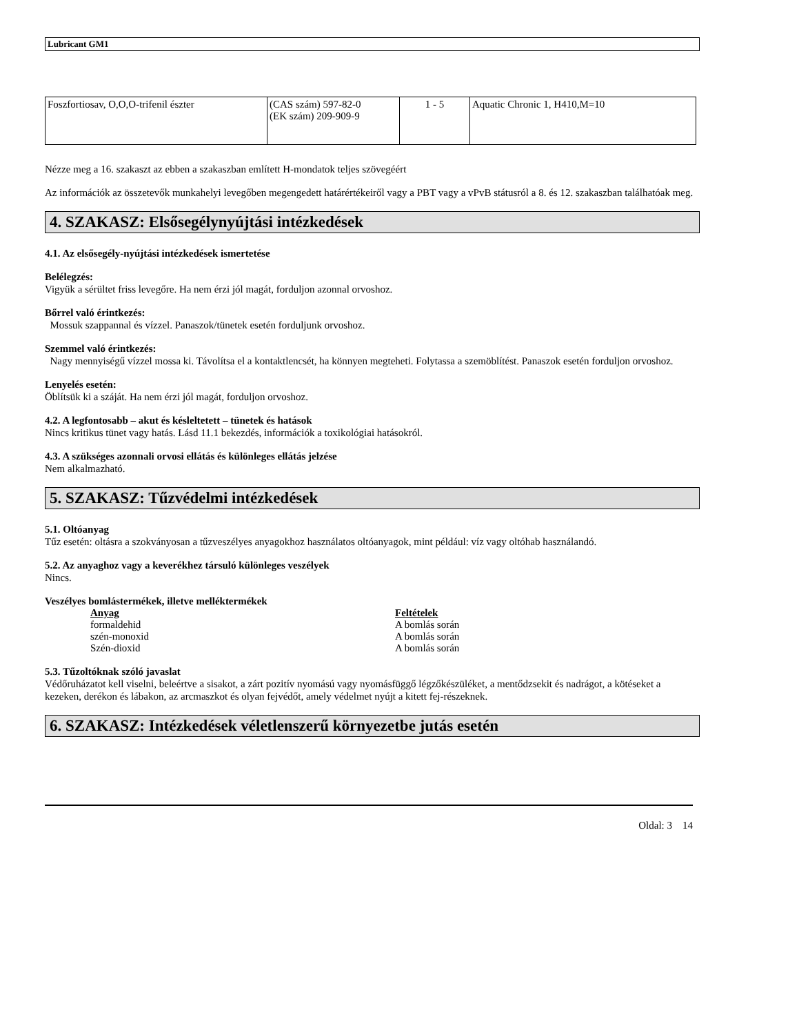Lubricant GM1
| Foszfortiosav, O,O,O-trifenil észter | (CAS szám) 597-82-0 (EK szám) 209-909-9 | 1 - 5 | Aquatic Chronic 1, H410,M=10 |
Nézze meg a 16. szakaszt az ebben a szakaszban említett H-mondatok teljes szövegéért
Az információk az összetevők munkahelyi levegőben megengedett határértékeiről vagy a PBT vagy a vPvB státusról a 8. és 12. szakaszban találhatóak meg.
4. SZAKASZ: Elsősegélynyújtási intézkedések
4.1. Az elsősegély-nyújtási intézkedések ismertetése
Belélegzés:
Vigyük a sérültet friss levegőre. Ha nem érzi jól magát, forduljon azonnal orvoshoz.
Bőrrel való érintkezés:
Mossuk szappannal és vízzel. Panaszok/tünetek esetén forduljunk orvoshoz.
Szemmel való érintkezés:
Nagy mennyiségű vízzel mossa ki. Távolítsa el a kontaktlencsét, ha könnyen megteheti. Folytassa a szemöblítést. Panaszok esetén forduljon orvoshoz.
Lenyelés esetén:
Öblítsük ki a száját. Ha nem érzi jól magát, forduljon orvoshoz.
4.2. A legfontosabb – akut és késleltetett – tünetek és hatások
Nincs kritikus tünet vagy hatás. Lásd 11.1 bekezdés, információk a toxikológiai hatásokról.
4.3. A szükséges azonnali orvosi ellátás és különleges ellátás jelzése
Nem alkalmazható.
5. SZAKASZ: Tűzvédelmi intézkedések
5.1. Oltóanyag
Tűz esetén: oltásra a szokványosan a tűzveszélyes anyagokhoz használatos oltóanyagok, mint például: víz vagy oltóhab használandó.
5.2. Az anyaghoz vagy a keverékhez társuló különleges veszélyek
Nincs.
Veszélyes bomlástermékek, illetve melléktermékek
Anyag Feltételek
formaldehid A bomlás során
szén-monoxid A bomlás során
Szén-dioxid A bomlás során
5.3. Tűzoltóknak szóló javaslat
Védőruházatot kell viselni, beleértve a sisakot, a zárt pozitív nyomású vagy nyomásfüggő légzőkészüléket, a mentődzsekit és nadrágot, a kötéseket a kezeken, derékon és lábakon, az arcmaszkot és olyan fejvédőt, amely védelmet nyújt a kitett fej-részeknek.
6. SZAKASZ: Intézkedések véletlenszerű környezetbe jutás esetén
Oldal: 3 14